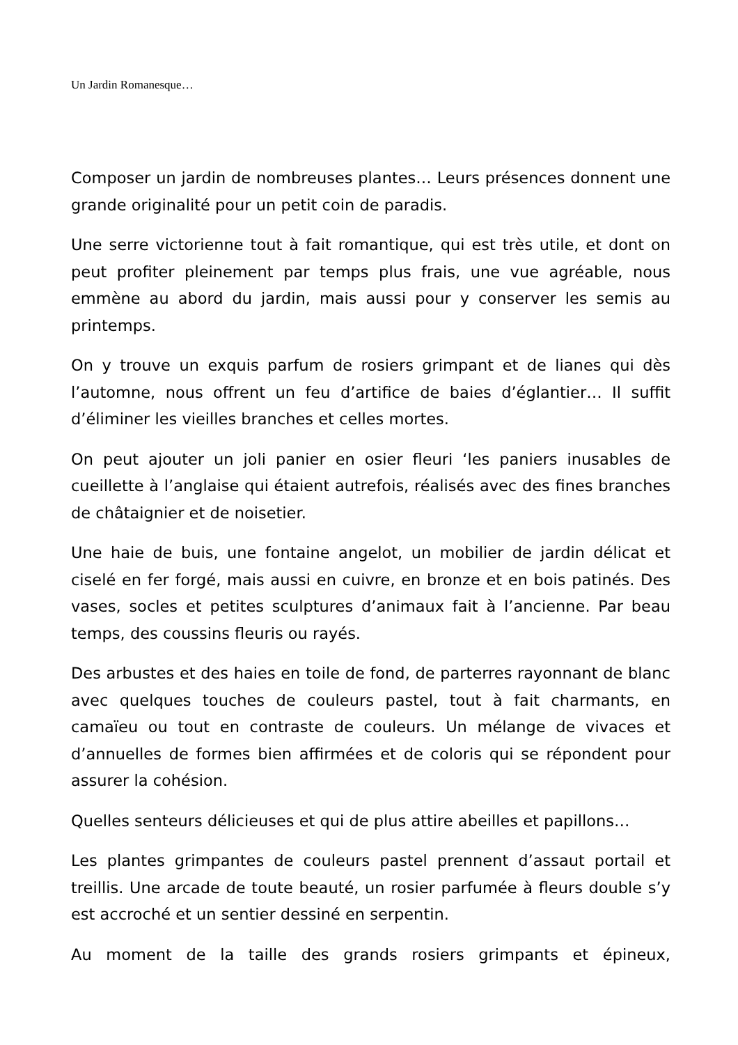Un Jardin Romanesque…
Composer un jardin de nombreuses plantes… Leurs présences donnent une grande originalité pour un petit coin de paradis.
Une serre victorienne tout à fait romantique, qui est très utile, et dont on peut profiter pleinement par temps plus frais, une vue agréable, nous emmène au abord du jardin, mais aussi pour y conserver les semis au printemps.
On y trouve un exquis parfum de rosiers grimpant et de lianes qui dès l’automne, nous offrent un feu d’artifice de baies d’églantier… Il suffit d’éliminer les vieilles branches et celles mortes.
On peut ajouter un joli panier en osier fleuri ‘les paniers inusables de cueillette à l’anglaise qui étaient autrefois, réalisés avec des fines branches de châtaignier et de noisetier.
Une haie de buis, une fontaine angelot, un mobilier de jardin délicat et ciselé en fer forgé, mais aussi en cuivre, en bronze et en bois patinés. Des vases, socles et petites sculptures d’animaux fait à l’ancienne. Par beau temps, des coussins fleuris ou rayés.
Des arbustes et des haies en toile de fond, de parterres rayonnant de blanc avec quelques touches de couleurs pastel, tout à fait charmants, en camaïeu ou tout en contraste de couleurs. Un mélange de vivaces et d’annuelles de formes bien affirmées et de coloris qui se répondent pour assurer la cohésion.
Quelles senteurs délicieuses et qui de plus attire abeilles et papillons…
Les plantes grimpantes de couleurs pastel prennent d’assaut portail et treillis. Une arcade de toute beauté, un rosier parfumée à fleurs double s’y est accroché et un sentier dessiné en serpentin.
Au moment de la taille des grands rosiers grimpants et épineux,